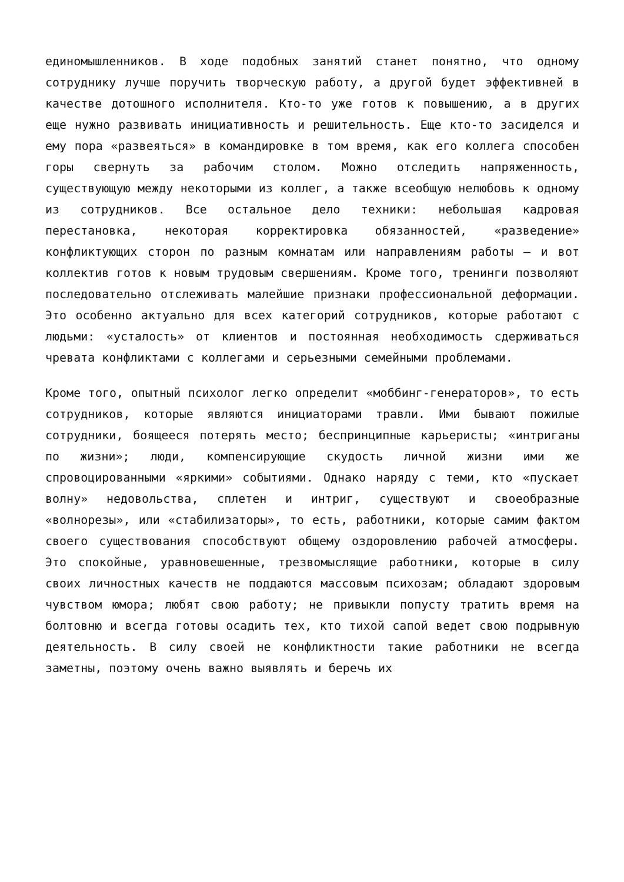единомышленников. В ходе подобных занятий станет понятно, что одному сотруднику лучше поручить творческую работу, а другой будет эффективней в качестве дотошного исполнителя. Кто-то уже готов к повышению, а в других еще нужно развивать инициативность и решительность. Еще кто-то засиделся и ему пора «развеяться» в командировке в том время, как его коллега способен горы свернуть за рабочим столом. Можно отследить напряженность, существующую между некоторыми из коллег, а также всеобщую нелюбовь к одному из сотрудников. Все остальное дело техники: небольшая кадровая перестановка, некоторая корректировка обязанностей, «разведение» конфликтующих сторон по разным комнатам или направлениям работы – и вот коллектив готов к новым трудовым свершениям. Кроме того, тренинги позволяют последовательно отслеживать малейшие признаки профессиональной деформации. Это особенно актуально для всех категорий сотрудников, которые работают с людьми: «усталость» от клиентов и постоянная необходимость сдерживаться чревата конфликтами с коллегами и серьезными семейными проблемами.
Кроме того, опытный психолог легко определит «моббинг-генераторов», то есть сотрудников, которые являются инициаторами травли. Ими бывают пожилые сотрудники, боящееся потерять место; беспринципные карьеристы; «интриганы по жизни»; люди, компенсирующие скудость личной жизни ими же спровоцированными «яркими» событиями. Однако наряду с теми, кто «пускает волну» недовольства, сплетен и интриг, существуют и своеобразные «волнорезы», или «стабилизаторы», то есть, работники, которые самим фактом своего существования способствуют общему оздоровлению рабочей атмосферы. Это спокойные, уравновешенные, трезвомыслящие работники, которые в силу своих личностных качеств не поддаются массовым психозам; обладают здоровым чувством юмора; любят свою работу; не привыкли попусту тратить время на болтовню и всегда готовы осадить тех, кто тихой сапой ведет свою подрывную деятельность. В силу своей не конфликтности такие работники не всегда заметны, поэтому очень важно выявлять и беречь их